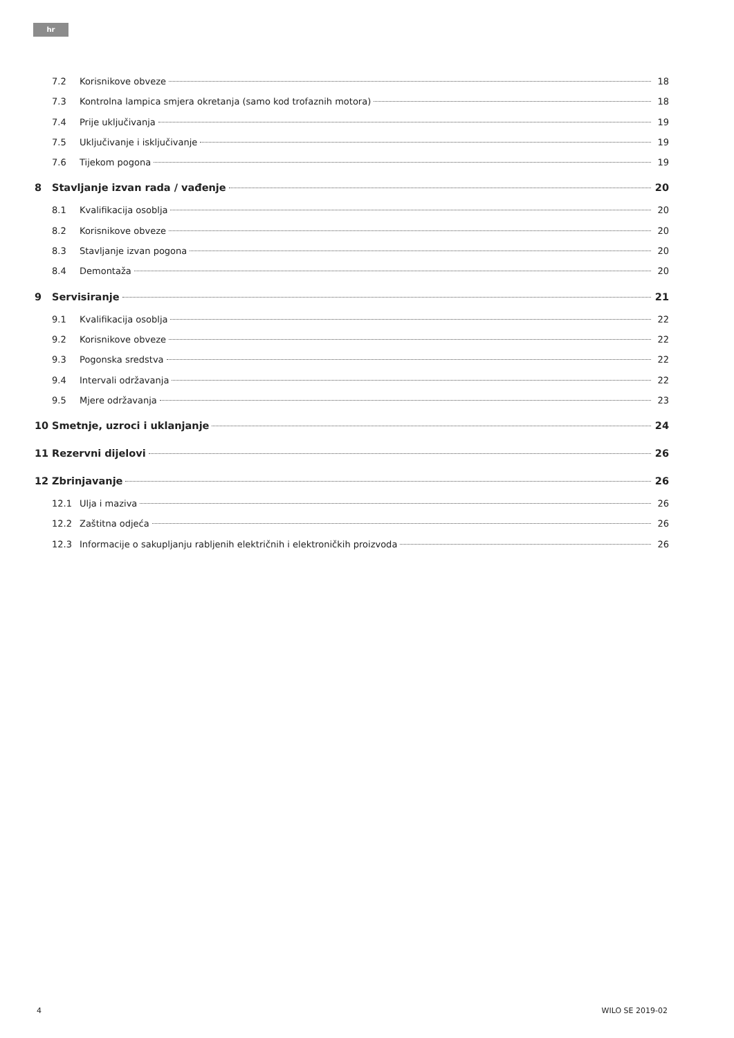hr
7.2 Korisnikove obveze 18
7.3 Kontrolna lampica smjera okretanja (samo kod trofaznih motora) 18
7.4 Prije uključivanja 19
7.5 Uključivanje i isključivanje 19
7.6 Tijekom pogona 19
8 Stavljanje izvan rada / vađenje 20
8.1 Kvalifikacija osoblja 20
8.2 Korisnikove obveze 20
8.3 Stavljanje izvan pogona 20
8.4 Demontaža 20
9 Servisiranje 21
9.1 Kvalifikacija osoblja 22
9.2 Korisnikove obveze 22
9.3 Pogonska sredstva 22
9.4 Intervali održavanja 22
9.5 Mjere održavanja 23
10 Smetnje, uzroci i uklanjanje 24
11 Rezervni dijelovi 26
12 Zbrinjavanje 26
12.1 Ulja i maziva 26
12.2 Zaštitna odjeća 26
12.3 Informacije o sakupljanju rabljenih električnih i elektroničkih proizvoda 26
4 WILO SE 2019-02